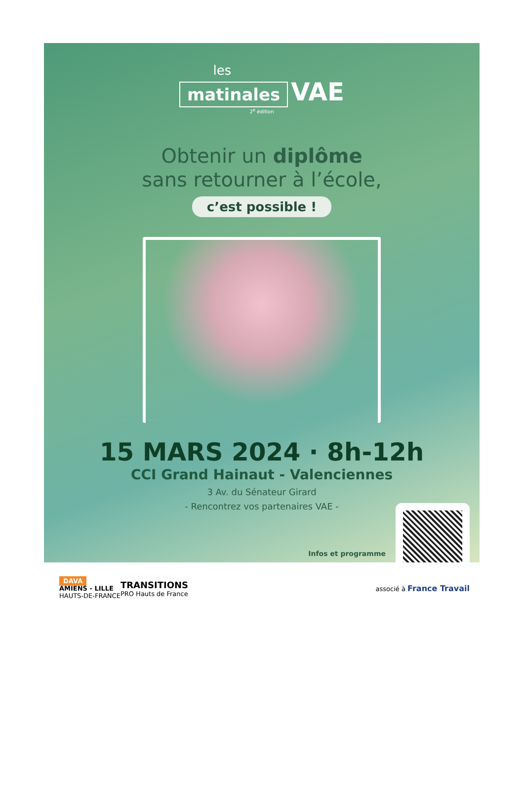les
matinales VAE
2<sup>e</sup> édition
Obtenir un diplôme
sans retourner à l’école,
c’est possible !
15 MARS 2024 · 8h-12h
CCI Grand Hainaut - Valenciennes
3 Av. du Sénateur Girard
- Rencontrez vos partenaires VAE -
Infos et programme
DAVA
AMIENS - LILLE
HAUTS-DE-FRANCE
TRANSITIONS
PRO Hauts de France
associé à France Travail